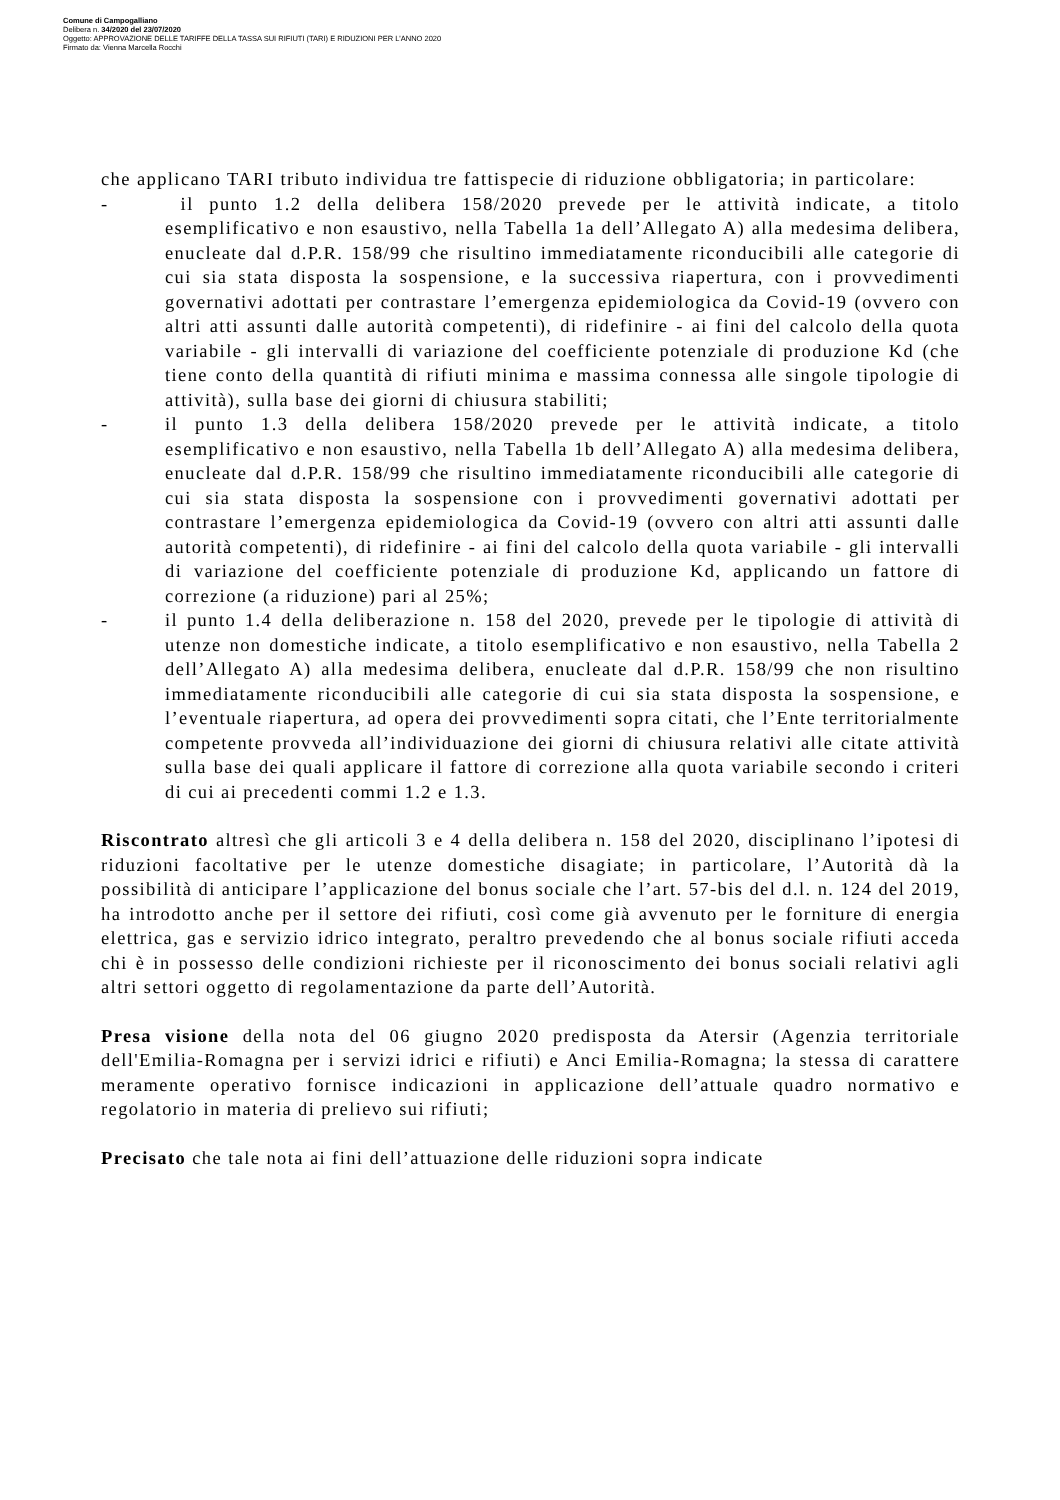Comune di Campogalliano
Delibera n. 34/2020 del 23/07/2020
Oggetto: APPROVAZIONE DELLE TARIFFE DELLA TASSA SUI RIFIUTI (TARI) E RIDUZIONI PER L'ANNO 2020
Firmato da: Vienna Marcella Rocchi
che applicano TARI tributo individua tre fattispecie di riduzione obbligatoria; in particolare:
- il punto 1.2 della delibera 158/2020 prevede per le attività indicate, a titolo esemplificativo e non esaustivo, nella Tabella 1a dell’Allegato A) alla medesima delibera, enucleate dal d.P.R. 158/99 che risultino immediatamente riconducibili alle categorie di cui sia stata disposta la sospensione, e la successiva riapertura, con i provvedimenti governativi adottati per contrastare l’emergenza epidemiologica da Covid-19 (ovvero con altri atti assunti dalle autorità competenti), di ridefinire - ai fini del calcolo della quota variabile - gli intervalli di variazione del coefficiente potenziale di produzione Kd (che tiene conto della quantità di rifiuti minima e massima connessa alle singole tipologie di attività), sulla base dei giorni di chiusura stabiliti;
- il punto 1.3 della delibera 158/2020 prevede per le attività indicate, a titolo esemplificativo e non esaustivo, nella Tabella 1b dell’Allegato A) alla medesima delibera, enucleate dal d.P.R. 158/99 che risultino immediatamente riconducibili alle categorie di cui sia stata disposta la sospensione con i provvedimenti governativi adottati per contrastare l’emergenza epidemiologica da Covid-19 (ovvero con altri atti assunti dalle autorità competenti), di ridefinire - ai fini del calcolo della quota variabile - gli intervalli di variazione del coefficiente potenziale di produzione Kd, applicando un fattore di correzione (a riduzione) pari al 25%;
- il punto 1.4 della deliberazione n. 158 del 2020, prevede per le tipologie di attività di utenze non domestiche indicate, a titolo esemplificativo e non esaustivo, nella Tabella 2 dell’Allegato A) alla medesima delibera, enucleate dal d.P.R. 158/99 che non risultino immediatamente riconducibili alle categorie di cui sia stata disposta la sospensione, e l’eventuale riapertura, ad opera dei provvedimenti sopra citati, che l’Ente territorialmente competente provveda all’individuazione dei giorni di chiusura relativi alle citate attività sulla base dei quali applicare il fattore di correzione alla quota variabile secondo i criteri di cui ai precedenti commi 1.2 e 1.3.
Riscontrato altresì che gli articoli 3 e 4 della delibera n. 158 del 2020, disciplinano l’ipotesi di riduzioni facoltative per le utenze domestiche disagiate; in particolare, l’Autorità dà la possibilità di anticipare l’applicazione del bonus sociale che l’art. 57-bis del d.l. n. 124 del 2019, ha introdotto anche per il settore dei rifiuti, così come già avvenuto per le forniture di energia elettrica, gas e servizio idrico integrato, peraltro prevedendo che al bonus sociale rifiuti acceda chi è in possesso delle condizioni richieste per il riconoscimento dei bonus sociali relativi agli altri settori oggetto di regolamentazione da parte dell’Autorità.
Presa visione della nota del 06 giugno 2020 predisposta da Atersir (Agenzia territoriale dell'Emilia-Romagna per i servizi idrici e rifiuti) e Anci Emilia-Romagna; la stessa di carattere meramente operativo fornisce indicazioni in applicazione dell’attuale quadro normativo e regolatorio in materia di prelievo sui rifiuti;
Precisato che tale nota ai fini dell’attuazione delle riduzioni sopra indicate